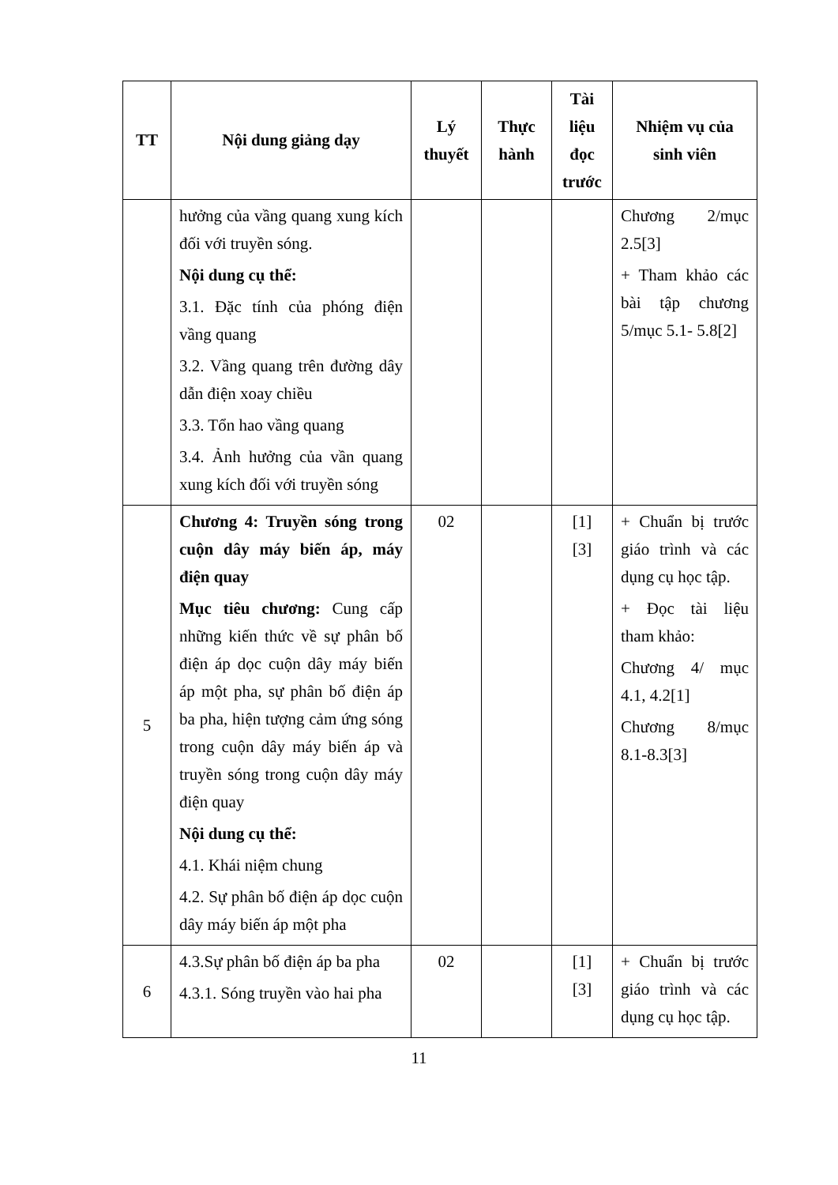| TT | Nội dung giảng dạy | Lý thuyết | Thực hành | Tài liệu đọc trước | Nhiệm vụ của sinh viên |
| --- | --- | --- | --- | --- | --- |
| | hưởng của vầng quang xung kích đối với truyền sóng. Nội dung cụ thể: 3.1. Đặc tính của phóng điện vầng quang 3.2. Vầng quang trên đường dây dẫn điện xoay chiều 3.3. Tổn hao vầng quang 3.4. Ảnh hưởng của vần quang xung kích đối với truyền sóng | | | | Chương 2/mục 2.5[3] + Tham khảo các bài tập chương 5/mục 5.1- 5.8[2] |
| 5 | Chương 4: Truyền sóng trong cuộn dây máy biến áp, máy điện quay Mục tiêu chương: Cung cấp những kiến thức về sự phân bố điện áp dọc cuộn dây máy biến áp một pha, sự phân bố điện áp ba pha, hiện tượng cảm ứng sóng trong cuộn dây máy biến áp và truyền sóng trong cuộn dây máy điện quay Nội dung cụ thể: 4.1. Khái niệm chung 4.2. Sự phân bố điện áp dọc cuộn dây máy biến áp một pha | 02 | | [1] [3] | + Chuẩn bị trước giáo trình và các dụng cụ học tập. + Đọc tài liệu tham khảo: Chương 4/ mục 4.1, 4.2[1] Chương 8/mục 8.1-8.3[3] |
| 6 | 4.3.Sự phân bố điện áp ba pha 4.3.1. Sóng truyền vào hai pha | 02 | | [1] [3] | + Chuẩn bị trước giáo trình và các dụng cụ học tập. |
11